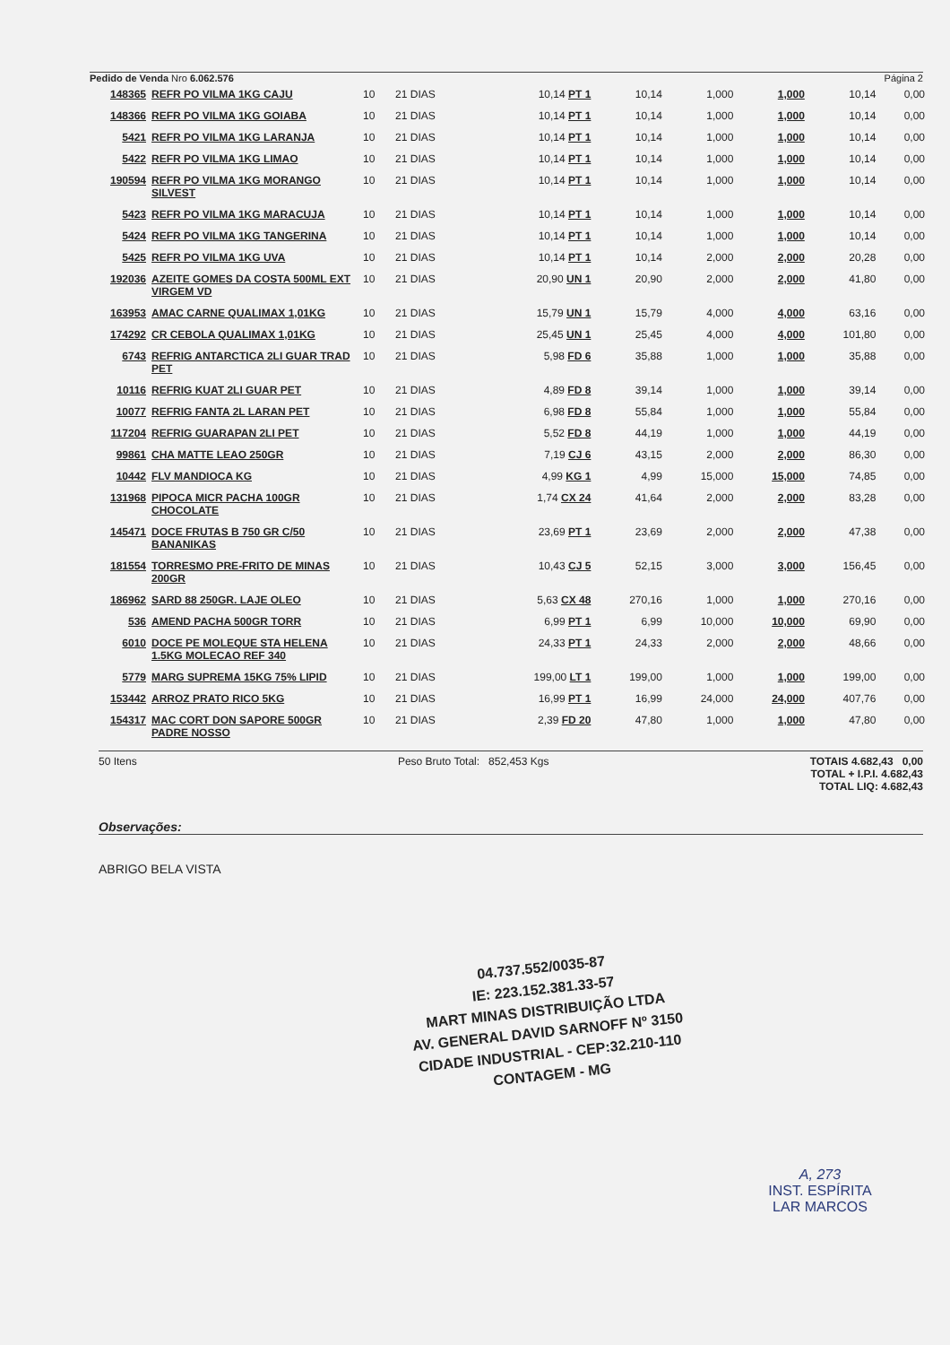Pedido de Venda Nro 6.062.576 Página 2
| 148365 | REFR PO VILMA 1KG CAJU | 10 | 21 DIAS | 10,14 PT 1 | 10,14 | 1,000 | 1,000 | 10,14 | 0,00 |
| 148366 | REFR PO VILMA 1KG GOIABA | 10 | 21 DIAS | 10,14 PT 1 | 10,14 | 1,000 | 1,000 | 10,14 | 0,00 |
| 5421 | REFR PO VILMA 1KG LARANJA | 10 | 21 DIAS | 10,14 PT 1 | 10,14 | 1,000 | 1,000 | 10,14 | 0,00 |
| 5422 | REFR PO VILMA 1KG LIMAO | 10 | 21 DIAS | 10,14 PT 1 | 10,14 | 1,000 | 1,000 | 10,14 | 0,00 |
| 190594 | REFR PO VILMA 1KG MORANGO SILVEST | 10 | 21 DIAS | 10,14 PT 1 | 10,14 | 1,000 | 1,000 | 10,14 | 0,00 |
| 5423 | REFR PO VILMA 1KG MARACUJA | 10 | 21 DIAS | 10,14 PT 1 | 10,14 | 1,000 | 1,000 | 10,14 | 0,00 |
| 5424 | REFR PO VILMA 1KG TANGERINA | 10 | 21 DIAS | 10,14 PT 1 | 10,14 | 1,000 | 1,000 | 10,14 | 0,00 |
| 5425 | REFR PO VILMA 1KG UVA | 10 | 21 DIAS | 10,14 PT 1 | 10,14 | 2,000 | 2,000 | 20,28 | 0,00 |
| 192036 | AZEITE GOMES DA COSTA 500ML EXT VIRGEM VD | 10 | 21 DIAS | 20,90 UN 1 | 20,90 | 2,000 | 2,000 | 41,80 | 0,00 |
| 163953 | AMAC CARNE QUALIMAX 1,01KG | 10 | 21 DIAS | 15,79 UN 1 | 15,79 | 4,000 | 4,000 | 63,16 | 0,00 |
| 174292 | CR CEBOLA QUALIMAX 1,01KG | 10 | 21 DIAS | 25,45 UN 1 | 25,45 | 4,000 | 4,000 | 101,80 | 0,00 |
| 6743 | REFRIG ANTARCTICA 2LI GUAR TRAD PET | 10 | 21 DIAS | 5,98 FD 6 | 35,88 | 1,000 | 1,000 | 35,88 | 0,00 |
| 10116 | REFRIG KUAT 2LI GUAR PET | 10 | 21 DIAS | 4,89 FD 8 | 39,14 | 1,000 | 1,000 | 39,14 | 0,00 |
| 10077 | REFRIG FANTA 2L LARAN PET | 10 | 21 DIAS | 6,98 FD 8 | 55,84 | 1,000 | 1,000 | 55,84 | 0,00 |
| 117204 | REFRIG GUARAPAN 2LI PET | 10 | 21 DIAS | 5,52 FD 8 | 44,19 | 1,000 | 1,000 | 44,19 | 0,00 |
| 99861 | CHA MATTE LEAO 250GR | 10 | 21 DIAS | 7,19 CJ 6 | 43,15 | 2,000 | 2,000 | 86,30 | 0,00 |
| 10442 | FLV MANDIOCA KG | 10 | 21 DIAS | 4,99 KG 1 | 4,99 | 15,000 | 15,000 | 74,85 | 0,00 |
| 131968 | PIPOCA MICR PACHA 100GR CHOCOLATE | 10 | 21 DIAS | 1,74 CX 24 | 41,64 | 2,000 | 2,000 | 83,28 | 0,00 |
| 145471 | DOCE FRUTAS B 750 GR C/50 BANANIKAS | 10 | 21 DIAS | 23,69 PT 1 | 23,69 | 2,000 | 2,000 | 47,38 | 0,00 |
| 181554 | TORRESMO PRE-FRITO DE MINAS 200GR | 10 | 21 DIAS | 10,43 CJ 5 | 52,15 | 3,000 | 3,000 | 156,45 | 0,00 |
| 186962 | SARD 88 250GR. LAJE OLEO | 10 | 21 DIAS | 5,63 CX 48 | 270,16 | 1,000 | 1,000 | 270,16 | 0,00 |
| 536 | AMEND PACHA 500GR TORR | 10 | 21 DIAS | 6,99 PT 1 | 6,99 | 10,000 | 10,000 | 69,90 | 0,00 |
| 6010 | DOCE PE MOLEQUE STA HELENA 1.5KG MOLECAO REF 340 | 10 | 21 DIAS | 24,33 PT 1 | 24,33 | 2,000 | 2,000 | 48,66 | 0,00 |
| 5779 | MARG SUPREMA 15KG 75% LIPID | 10 | 21 DIAS | 199,00 LT 1 | 199,00 | 1,000 | 1,000 | 199,00 | 0,00 |
| 153442 | ARROZ PRATO RICO 5KG | 10 | 21 DIAS | 16,99 PT 1 | 16,99 | 24,000 | 24,000 | 407,76 | 0,00 |
| 154317 | MAC CORT DON SAPORE 500GR PADRE NOSSO | 10 | 21 DIAS | 2,39 FD 20 | 47,80 | 1,000 | 1,000 | 47,80 | 0,00 |
50 Itens Peso Bruto Total: 852,453 Kgs TOTAIS 4.682,43 0,00
TOTAL + I.P.I. 4.682,43
TOTAL LIQ: 4.682,43
Observações:
ABRIGO BELA VISTA
04.737.552/0035-87
IE: 223.152.381.33-57
MART MINAS DISTRIBUIÇÃO LTDA
AV. GENERAL DAVID SARNOFF Nº 3150
CIDADE INDUSTRIAL - CEP:32.210-110
CONTAGEM - MG
A, 273
INST. ESPÍRITA
LAR MARCOS